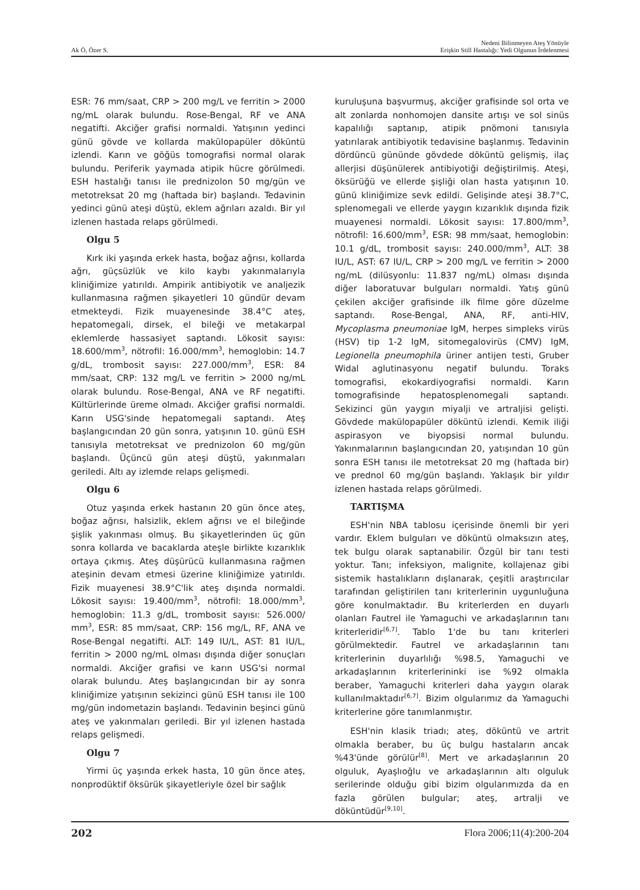Ak Ö, Özer S.
Nedeni Bilinmeyen Ateş Yönüyle
Erişkin Still Hastalığı: Yedi Olgunun İrdelenmesi
ESR: 76 mm/saat, CRP > 200 mg/L ve ferritin > 2000 ng/mL olarak bulundu. Rose-Bengal, RF ve ANA negatifti. Akciğer grafisi normaldi. Yatışının yedinci günü gövde ve kollarda makülopapüler döküntü izlendi. Karın ve göğüs tomografisi normal olarak bulundu. Periferik yaymada atipik hücre görülmedi. ESH hastalığı tanısı ile prednizolon 50 mg/gün ve metotreksat 20 mg (haftada bir) başlandı. Tedavinin yedinci günü ateşi düştü, eklem ağrıları azaldı. Bir yıl izlenen hastada relaps görülmedi.
Olgu 5
Kırk iki yaşında erkek hasta, boğaz ağrısı, kollarda ağrı, güçsüzlük ve kilo kaybı yakınmalarıyla kliniğimize yatırıldı. Ampirik antibiyotik ve analjezik kullanmasına rağmen şikayetleri 10 gündür devam etmekteydi. Fizik muayenesinde 38.4°C ateş, hepatomegali, dirsek, el bileği ve metakarpal eklemlerde hassasiyet saptandı. Lökosit sayısı: 18.600/mm<sup>3</sup>, nötrofil: 16.000/mm<sup>3</sup>, hemoglobin: 14.7 g/dL, trombosit sayısı: 227.000/mm<sup>3</sup>, ESR: 84 mm/saat, CRP: 132 mg/L ve ferritin > 2000 ng/mL olarak bulundu. Rose-Bengal, ANA ve RF negatifti. Kültürlerinde üreme olmadı. Akciğer grafisi normaldi. Karın USG'sinde hepatomegali saptandı. Ateş başlangıcından 20 gün sonra, yatışının 10. günü ESH tanısıyla metotreksat ve prednizolon 60 mg/gün başlandı. Üçüncü gün ateşi düştü, yakınmaları geriledi. Altı ay izlemde relaps gelişmedi.
Olgu 6
Otuz yaşında erkek hastanın 20 gün önce ateş, boğaz ağrısı, halsizlik, eklem ağrısı ve el bileğinde şişlik yakınması olmuş. Bu şikayetlerinden üç gün sonra kollarda ve bacaklarda ateşle birlikte kızarıklık ortaya çıkmış. Ateş düşürücü kullanmasına rağmen ateşinin devam etmesi üzerine kliniğimize yatırıldı. Fizik muayenesi 38.9°C'lik ateş dışında normaldi. Lökosit sayısı: 19.400/mm<sup>3</sup>, nötrofil: 18.000/mm<sup>3</sup>, hemoglobin: 11.3 g/dL, trombosit sayısı: 526.000/ mm<sup>3</sup>, ESR: 85 mm/saat, CRP: 156 mg/L, RF, ANA ve Rose-Bengal negatifti. ALT: 149 IU/L, AST: 81 IU/L, ferritin > 2000 ng/mL olması dışında diğer sonuçları normaldi. Akciğer grafisi ve karın USG'si normal olarak bulundu. Ateş başlangıcından bir ay sonra kliniğimize yatışının sekizinci günü ESH tanısı ile 100 mg/gün indometazin başlandı. Tedavinin beşinci günü ateş ve yakınmaları geriledi. Bir yıl izlenen hastada relaps gelişmedi.
Olgu 7
Yirmi üç yaşında erkek hasta, 10 gün önce ateş, nonprodüktif öksürük şikayetleriyle özel bir sağlık
kuruluşuna başvurmuş, akciğer grafisinde sol orta ve alt zonlarda nonhomojen dansite artışı ve sol sinüs kapalılığı saptanıp, atipik pnömoni tanısıyla yatırılarak antibiyotik tedavisine başlanmış. Tedavinin dördüncü gününde gövdede döküntü gelişmiş, ilaç allerjisi düşünülerek antibiyotiği değiştirilmiş. Ateşi, öksürüğü ve ellerde şişliği olan hasta yatışının 10. günü kliniğimize sevk edildi. Gelişinde ateşi 38.7°C, splenomegali ve ellerde yaygın kızarıklık dışında fizik muayenesi normaldi. Lökosit sayısı: 17.800/mm<sup>3</sup>, nötrofil: 16.600/mm<sup>3</sup>, ESR: 98 mm/saat, hemoglobin: 10.1 g/dL, trombosit sayısı: 240.000/mm<sup>3</sup>, ALT: 38 IU/L, AST: 67 IU/L, CRP > 200 mg/L ve ferritin > 2000 ng/mL (dilüsyonlu: 11.837 ng/mL) olması dışında diğer laboratuvar bulguları normaldi. Yatış günü çekilen akciğer grafisinde ilk filme göre düzelme saptandı. Rose-Bengal, ANA, RF, anti-HIV, Mycoplasma pneumoniae IgM, herpes simpleks virüs (HSV) tip 1-2 IgM, sitomegalovirüs (CMV) IgM, Legionella pneumophila üriner antijen testi, Gruber Widal aglutinasyonu negatif bulundu. Toraks tomografisi, ekokardiyografisi normaldi. Karın tomografisinde hepatosplenomegali saptandı. Sekizinci gün yaygın miyalji ve artraljisi gelişti. Gövdede makülopapüler döküntü izlendi. Kemik iliği aspirasyon ve biyopsisi normal bulundu. Yakınmalarının başlangıcından 20, yatışından 10 gün sonra ESH tanısı ile metotreksat 20 mg (haftada bir) ve prednol 60 mg/gün başlandı. Yaklaşık bir yıldır izlenen hastada relaps görülmedi.
TARTIŞMA
ESH'nin NBA tablosu içerisinde önemli bir yeri vardır. Eklem bulguları ve döküntü olmaksızın ateş, tek bulgu olarak saptanabilir. Özgül bir tanı testi yoktur. Tanı; infeksiyon, malignite, kollajenaz gibi sistemik hastalıkların dışlanarak, çeşitli araştırıcılar tarafından geliştirilen tanı kriterlerinin uygunluğuna göre konulmaktadır. Bu kriterlerden en duyarlı olanları Fautrel ile Yamaguchi ve arkadaşlarının tanı kriterleridir<sup>[6,7]</sup>. Tablo 1'de bu tanı kriterleri görülmektedir. Fautrel ve arkadaşlarının tanı kriterlerinin duyarlılığı %98.5, Yamaguchi ve arkadaşlarının kriterlerininki ise %92 olmakla beraber, Yamaguchi kriterleri daha yaygın olarak kullanılmaktadır<sup>[6,7]</sup>. Bizim olgularımız da Yamaguchi kriterlerine göre tanımlanmıştır.
ESH'nin klasik triadı; ateş, döküntü ve artrit olmakla beraber, bu üç bulgu hastaların ancak %43'ünde görülür<sup>[8]</sup>. Mert ve arkadaşlarının 20 olguluk, Ayaşlıoğlu ve arkadaşlarının altı olguluk serilerinde olduğu gibi bizim olgularımızda da en fazla görülen bulgular; ateş, artralji ve döküntüdür<sup>[9,10]</sup>.
202 Flora 2006;11(4):200-204